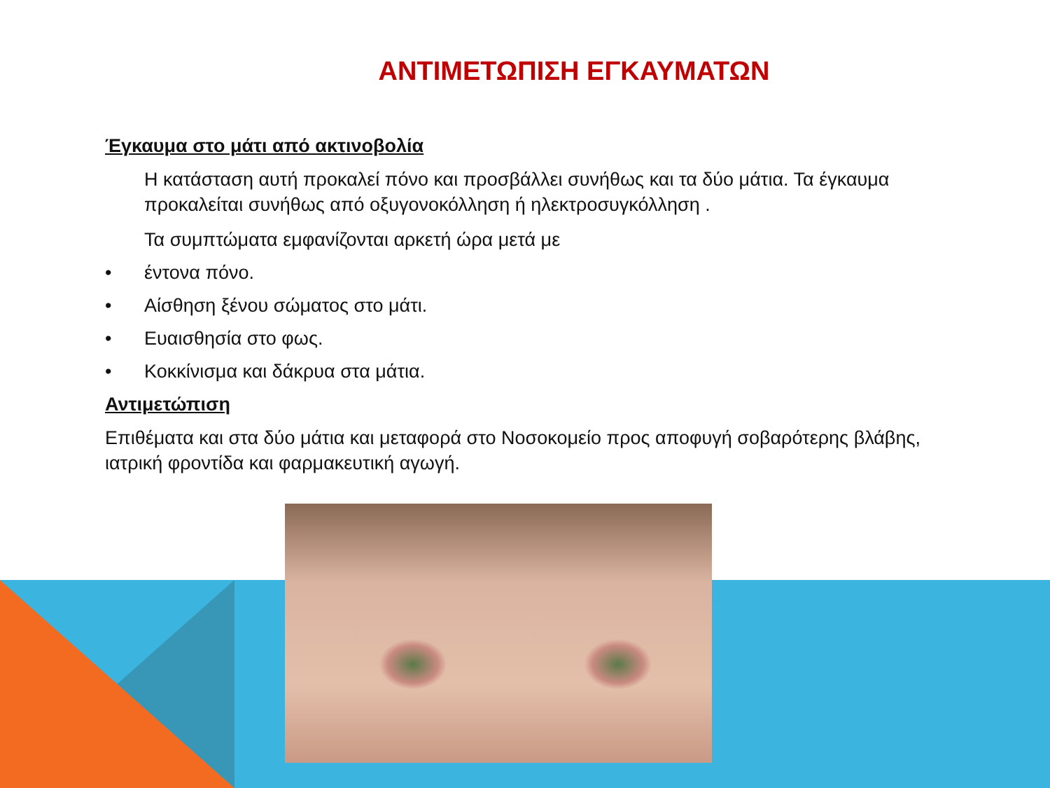ΑΝΤΙΜΕΤΩΠΙΣΗ ΕΓΚΑΥΜΑΤΩΝ
Έγκαυμα στο μάτι από ακτινοβολία
Η κατάσταση αυτή προκαλεί πόνο και προσβάλλει συνήθως και τα δύο μάτια. Τα έγκαυμα προκαλείται συνήθως από οξυγονοκόλληση ή ηλεκτροσυγκόλληση .
Τα συμπτώματα εμφανίζονται αρκετή ώρα μετά με
• έντονα πόνο.
• Αίσθηση ξένου σώματος στο μάτι.
• Ευαισθησία στο φως.
• Κοκκίνισμα και δάκρυα στα μάτια.
Αντιμετώπιση
Επιθέματα και στα δύο μάτια και μεταφορά στο Νοσοκομείο προς αποφυγή σοβαρότερης βλάβης, ιατρική φροντίδα και φαρμακευτική αγωγή.